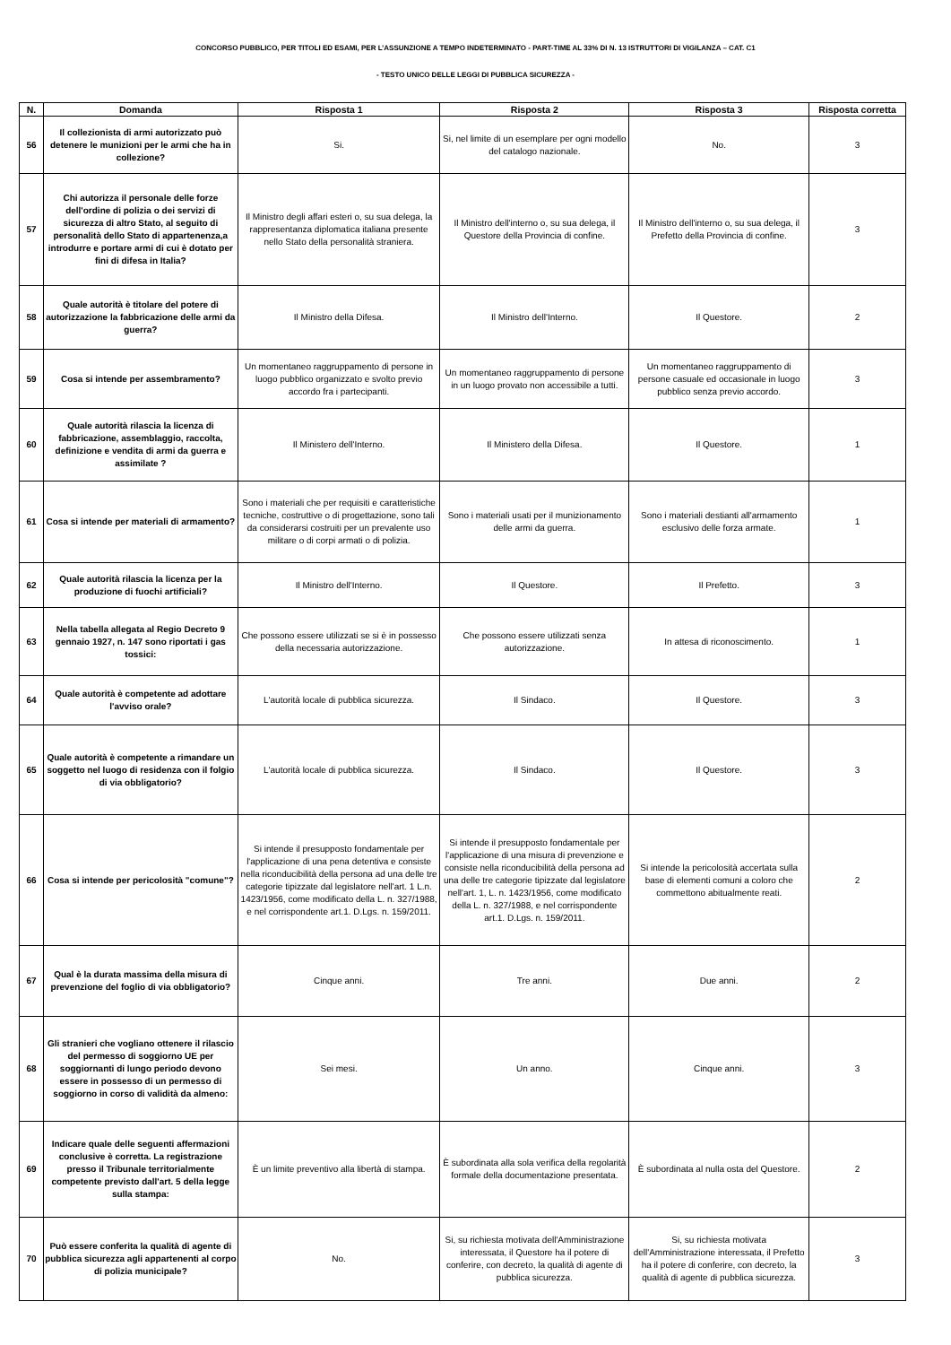CONCORSO PUBBLICO, PER TITOLI ED ESAMI, PER L’ASSUNZIONE A TEMPO INDETERMINATO - PART-TIME AL 33% DI N. 13 ISTRUTTORI DI VIGILANZA – CAT. C1
- TESTO UNICO DELLE LEGGI DI PUBBLICA SICUREZZA -
| N. | Domanda | Risposta 1 | Risposta 2 | Risposta 3 | Risposta corretta |
| --- | --- | --- | --- | --- | --- |
| 56 | Il collezionista di armi autorizzato può detenere le munizioni per le armi che ha in collezione? | Si. | Si, nel limite di un esemplare per ogni modello del catalogo nazionale. | No. | 3 |
| 57 | Chi autorizza il personale delle forze dell'ordine di polizia o dei servizi di sicurezza di altro Stato, al seguito di personalità dello Stato di appartenenza,a introdurre e portare armi di cui è dotato per fini di difesa in Italia? | Il Ministro degli affari esteri o, su sua delega, la rappresentanza diplomatica italiana presente nello Stato della personalità straniera. | Il Ministro dell'interno o, su sua delega, il Questore della Provincia di confine. | Il Ministro dell'interno o, su sua delega, il Prefetto della Provincia di confine. | 3 |
| 58 | Quale autorità è titolare del potere di autorizzazione la fabbricazione delle armi da guerra? | Il Ministro della Difesa. | Il Ministro dell'Interno. | Il Questore. | 2 |
| 59 | Cosa si intende per assembramento? | Un momentaneo raggruppamento di persone in luogo pubblico organizzato e svolto previo accordo fra i partecipanti. | Un momentaneo raggruppamento di persone in un luogo provato non accessibile a tutti. | Un momentaneo raggruppamento di persone casuale ed occasionale in luogo pubblico senza previo accordo. | 3 |
| 60 | Quale autorità rilascia la licenza di fabbricazione, assemblaggio, raccolta, definizione e vendita di armi da guerra e assimilate ? | Il Ministero dell'Interno. | Il Ministero della Difesa. | Il Questore. | 1 |
| 61 | Cosa si intende per materiali di armamento? | Sono i materiali che per requisiti e caratteristiche tecniche, costruttive o di progettazione, sono tali da considerarsi costruiti per un prevalente uso militare o di corpi armati o di polizia. | Sono i materiali usati per il munizionamento delle armi da guerra. | Sono i materiali destianti all'armamento esclusivo delle forza armate. | 1 |
| 62 | Quale autorità rilascia la licenza per la produzione di fuochi artificiali? | Il Ministro dell'Interno. | Il Questore. | Il Prefetto. | 3 |
| 63 | Nella tabella allegata al Regio Decreto 9 gennaio 1927, n. 147 sono riportati i gas tossici: | Che possono essere utilizzati se si è in possesso della necessaria autorizzazione. | Che possono essere utilizzati senza autorizzazione. | In attesa di riconoscimento. | 1 |
| 64 | Quale autorità è competente ad adottare l'avviso orale? | L'autorità locale di pubblica sicurezza. | Il Sindaco. | Il Questore. | 3 |
| 65 | Quale autorità è competente a rimandare un soggetto nel luogo di residenza con il folgio di via obbligatorio? | L'autorità locale di pubblica sicurezza. | Il Sindaco. | Il Questore. | 3 |
| 66 | Cosa si intende per pericolosità "comune"? | Si intende il presupposto fondamentale per l'applicazione di una pena detentiva e consiste nella riconducibilità della persona ad una delle tre categorie tipizzate dal legislatore nell'art. 1 L.n. 1423/1956, come modificato della L. n. 327/1988, e nel corrispondente art.1. D.Lgs. n. 159/2011. | Si intende il presupposto fondamentale per l'applicazione di una misura di prevenzione e consiste nella riconducibilità della persona ad una delle tre categorie tipizzate dal legislatore nell'art. 1, L. n. 1423/1956, come modificato della L. n. 327/1988, e nel corrispondente art.1. D.Lgs. n. 159/2011. | Si intende la pericolosità accertata sulla base di elementi comuni a coloro che commettono abitualmente reati. | 2 |
| 67 | Qual è la durata massima della misura di prevenzione del foglio di via obbligatorio? | Cinque anni. | Tre anni. | Due anni. | 2 |
| 68 | Gli stranieri che vogliano ottenere il rilascio del permesso di soggiorno UE per soggiornanti di lungo periodo devono essere in possesso di un permesso di soggiorno in corso di validità da almeno: | Sei mesi. | Un anno. | Cinque anni. | 3 |
| 69 | Indicare quale delle seguenti affermazioni conclusive è corretta. La registrazione presso il Tribunale territorialmente competente previsto dall'art. 5 della legge sulla stampa: | È un limite preventivo alla libertà di stampa. | È subordinata alla sola verifica della regolarità formale della documentazione presentata. | È subordinata al nulla osta del Questore. | 2 |
| 70 | Può essere conferita la qualità di agente di pubblica sicurezza agli appartenenti al corpo di polizia municipale? | No. | Si, su richiesta motivata dell'Amministrazione interessata, il Questore ha il potere di conferire, con decreto, la qualità di agente di pubblica sicurezza. | Si, su richiesta motivata dell'Amministrazione interessata, il Prefetto ha il potere di conferire, con decreto, la qualità di agente di pubblica sicurezza. | 3 |